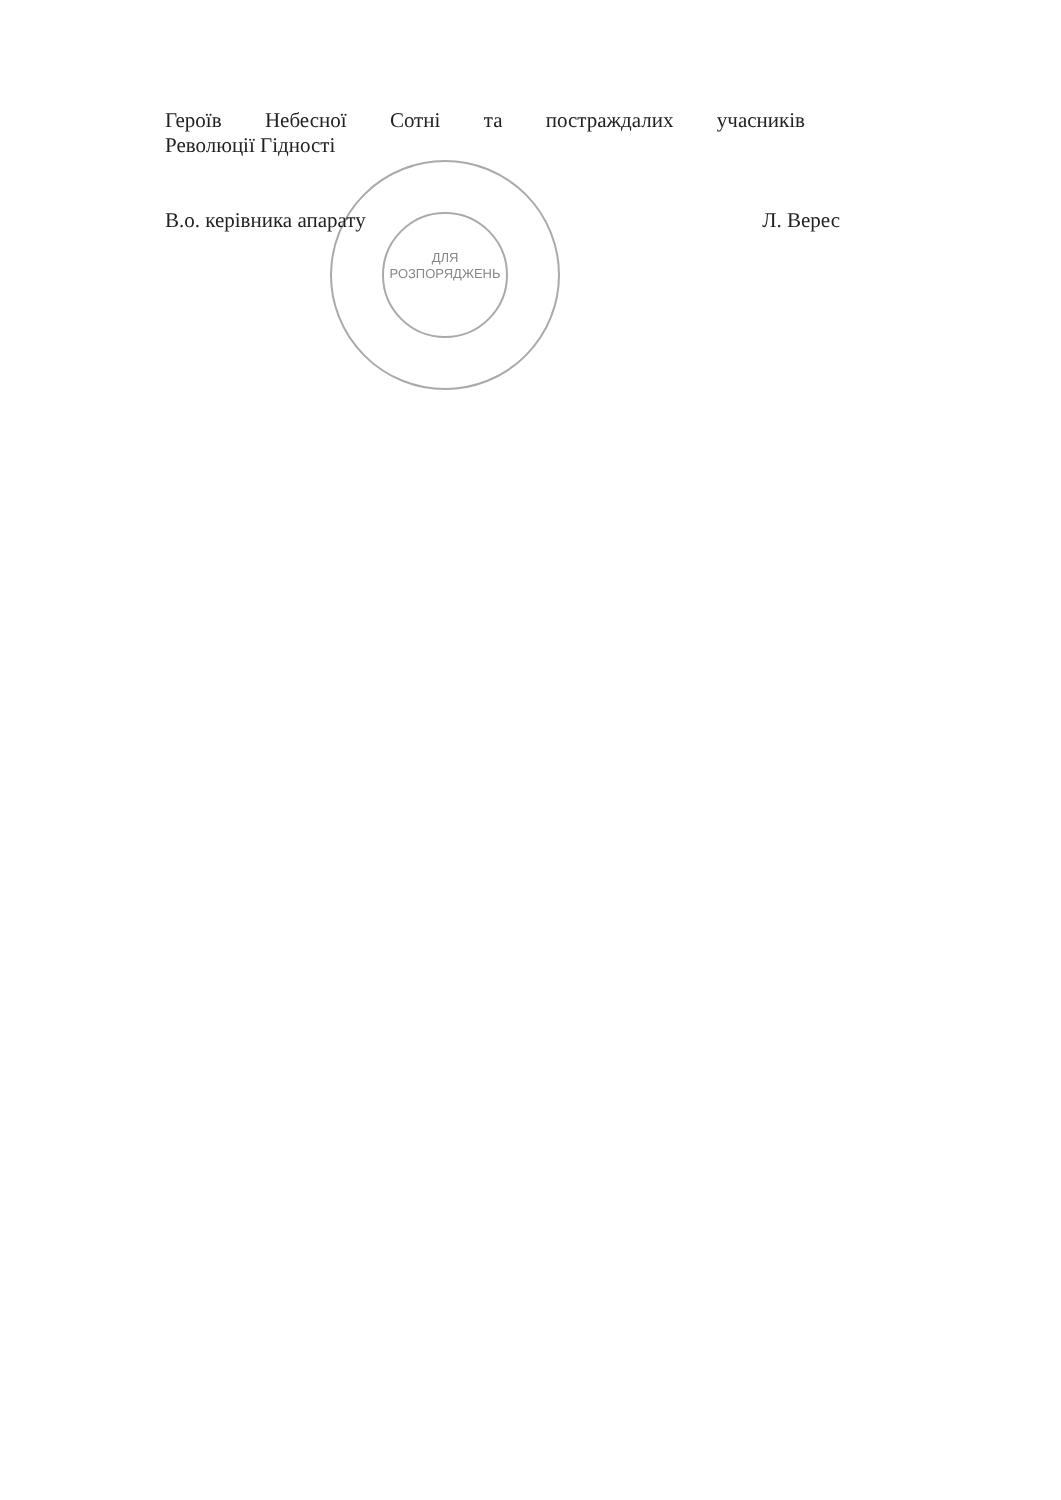ДЛЯ
РОЗПОРЯДЖЕНЬ
Героїв Небесної Сотні та постраждалих учасників
Революції Гідності
В.о. керівника апарату Л. Верес